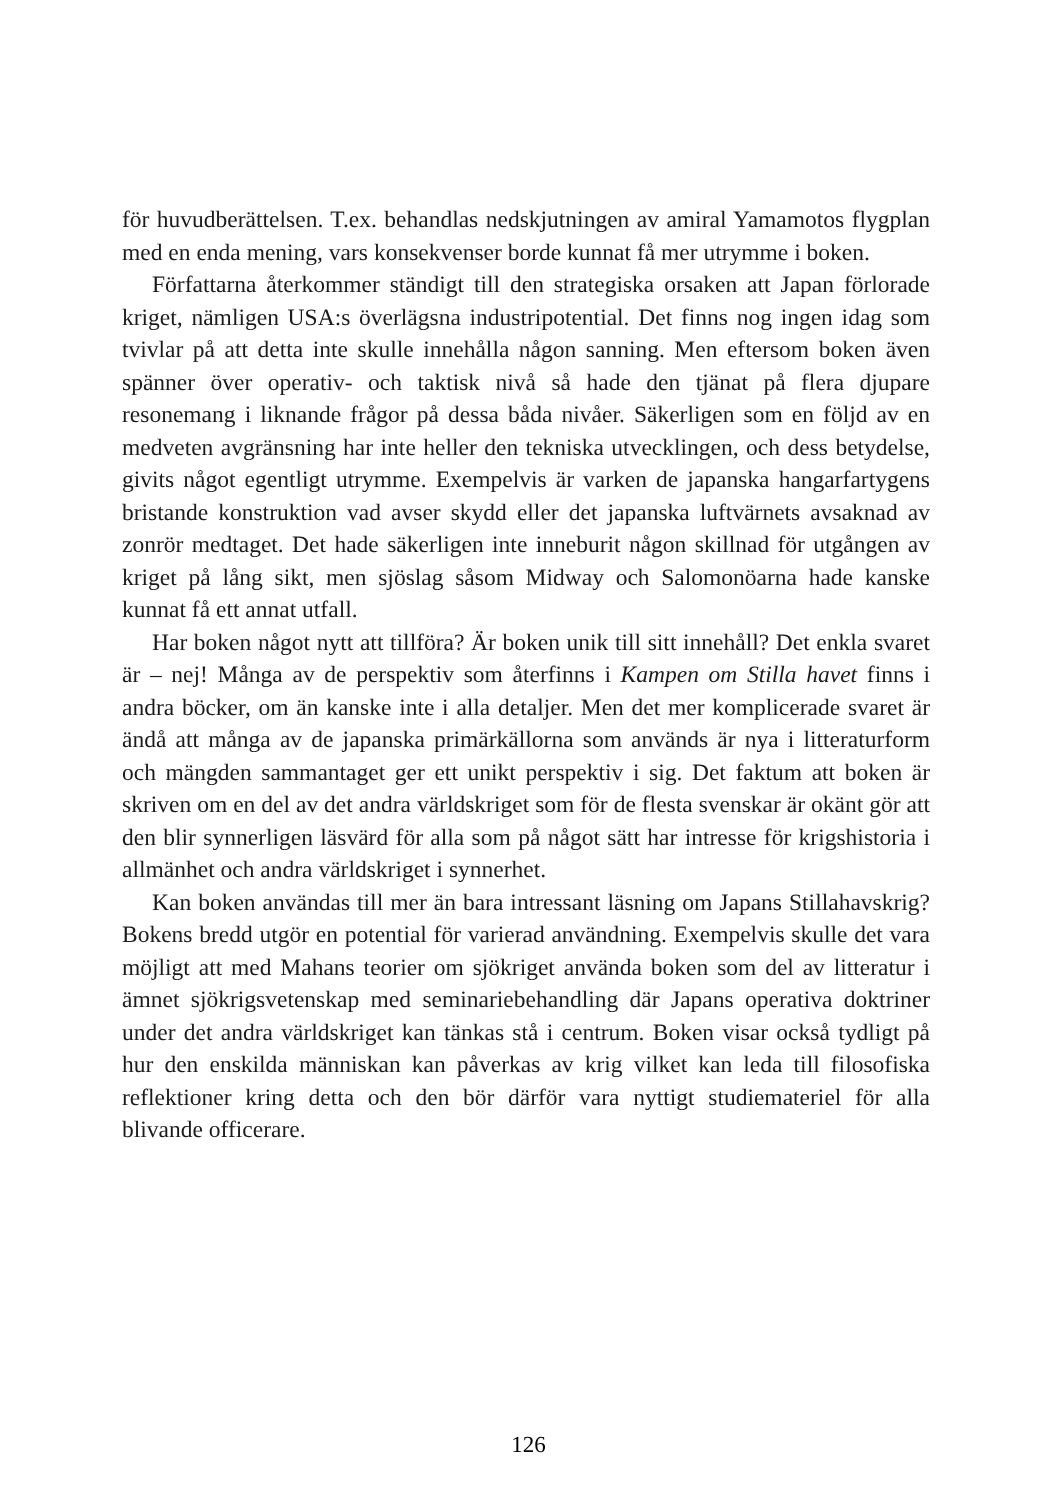för huvudberättelsen. T.ex. behandlas nedskjutningen av amiral Yamamotos flygplan med en enda mening, vars konsekvenser borde kunnat få mer utrymme i boken.
Författarna återkommer ständigt till den strategiska orsaken att Japan förlorade kriget, nämligen USA:s överlägsna industripotential. Det finns nog ingen idag som tvivlar på att detta inte skulle innehålla någon sanning. Men eftersom boken även spänner över operativ- och taktisk nivå så hade den tjänat på flera djupare resonemang i liknande frågor på dessa båda nivåer. Säkerligen som en följd av en medveten avgränsning har inte heller den tekniska utvecklingen, och dess betydelse, givits något egentligt utrymme. Exempelvis är varken de japanska hangarfartygens bristande konstruktion vad avser skydd eller det japanska luftvärnets avsaknad av zonrör medtaget. Det hade säkerligen inte inneburit någon skillnad för utgången av kriget på lång sikt, men sjöslag såsom Midway och Salomonöarna hade kanske kunnat få ett annat utfall.
Har boken något nytt att tillföra? Är boken unik till sitt innehåll? Det enkla svaret är – nej! Många av de perspektiv som återfinns i Kampen om Stilla havet finns i andra böcker, om än kanske inte i alla detaljer. Men det mer komplicerade svaret är ändå att många av de japanska primärkällorna som används är nya i litteraturform och mängden sammantaget ger ett unikt perspektiv i sig. Det faktum att boken är skriven om en del av det andra världskriget som för de flesta svenskar är okänt gör att den blir synnerligen läsvärd för alla som på något sätt har intresse för krigshistoria i allmänhet och andra världskriget i synnerhet.
Kan boken användas till mer än bara intressant läsning om Japans Stillahavskrig? Bokens bredd utgör en potential för varierad användning. Exempelvis skulle det vara möjligt att med Mahans teorier om sjökriget använda boken som del av litteratur i ämnet sjökrigsvetenskap med seminariebehandling där Japans operativa doktriner under det andra världskriget kan tänkas stå i centrum. Boken visar också tydligt på hur den enskilda människan kan påverkas av krig vilket kan leda till filosofiska reflektioner kring detta och den bör därför vara nyttigt studiemateriel för alla blivande officerare.
126